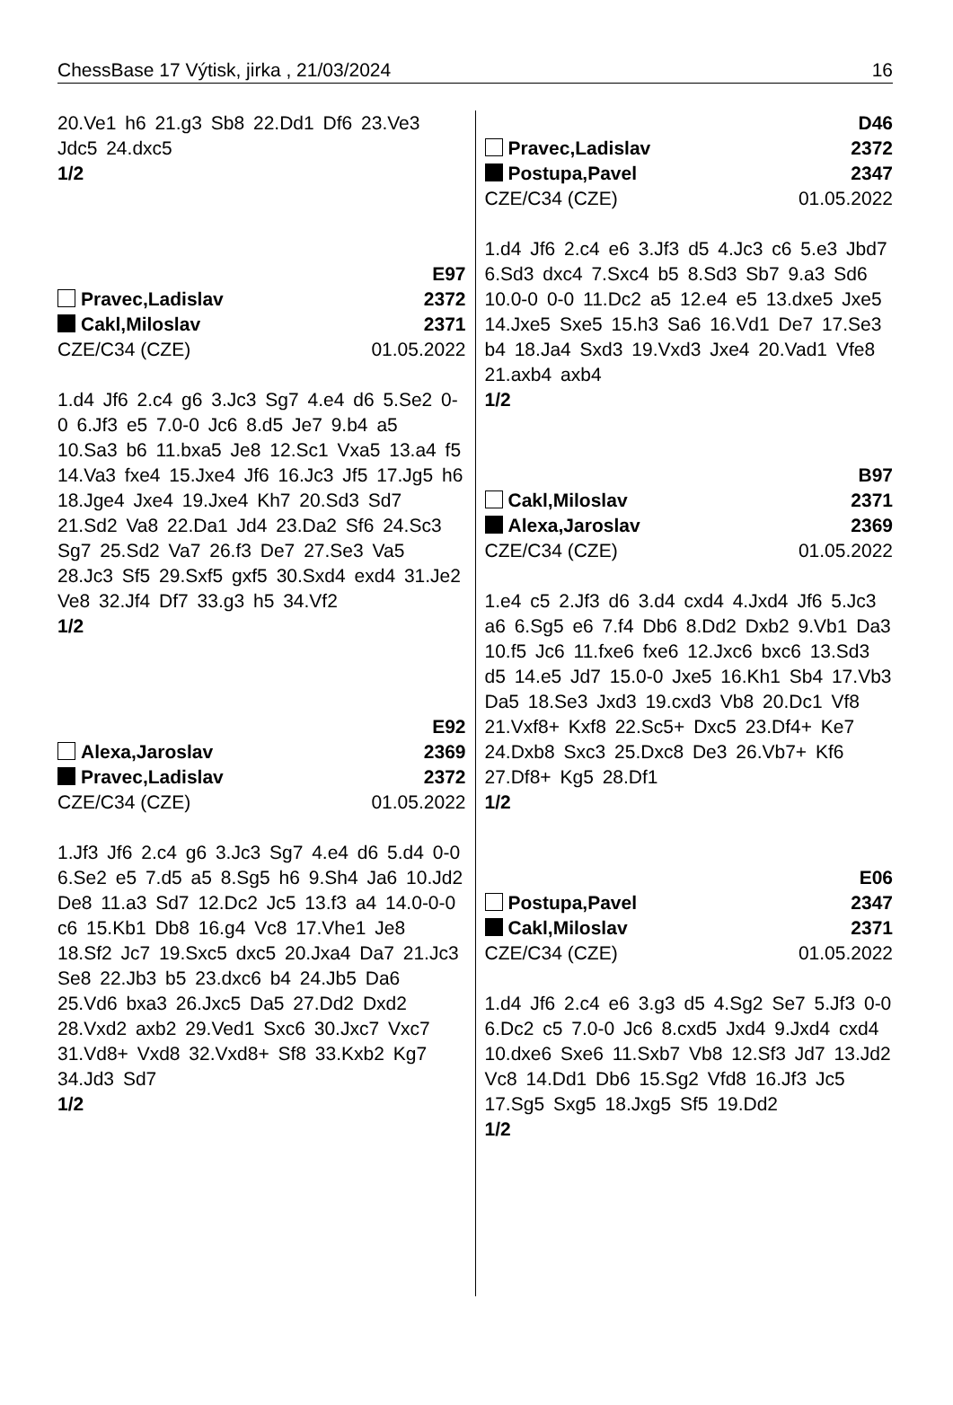ChessBase 17 Výtisk, jirka , 21/03/2024 16
20.Ve1 h6 21.g3 Sb8 22.Dd1 Df6 23.Ve3 Jdc5 24.dxc5
1/2
E97
Pravec,Ladislav 2372
Cakl,Miloslav 2371
CZE/C34 (CZE) 01.05.2022
1.d4 Jf6 2.c4 g6 3.Jc3 Sg7 4.e4 d6 5.Se2 0-0 6.Jf3 e5 7.0-0 Jc6 8.d5 Je7 9.b4 a5 10.Sa3 b6 11.bxa5 Je8 12.Sc1 Vxa5 13.a4 f5 14.Va3 fxe4 15.Jxe4 Jf6 16.Jc3 Jf5 17.Jg5 h6 18.Jge4 Jxe4 19.Jxe4 Kh7 20.Sd3 Sd7 21.Sd2 Va8 22.Da1 Jd4 23.Da2 Sf6 24.Sc3 Sg7 25.Sd2 Va7 26.f3 De7 27.Se3 Va5 28.Jc3 Sf5 29.Sxf5 gxf5 30.Sxd4 exd4 31.Je2 Ve8 32.Jf4 Df7 33.g3 h5 34.Vf2
1/2
E92
Alexa,Jaroslav 2369
Pravec,Ladislav 2372
CZE/C34 (CZE) 01.05.2022
1.Jf3 Jf6 2.c4 g6 3.Jc3 Sg7 4.e4 d6 5.d4 0-0 6.Se2 e5 7.d5 a5 8.Sg5 h6 9.Sh4 Ja6 10.Jd2 De8 11.a3 Sd7 12.Dc2 Jc5 13.f3 a4 14.0-0-0 c6 15.Kb1 Db8 16.g4 Vc8 17.Vhe1 Je8 18.Sf2 Jc7 19.Sxc5 dxc5 20.Jxa4 Da7 21.Jc3 Se8 22.Jb3 b5 23.dxc6 b4 24.Jb5 Da6 25.Vd6 bxa3 26.Jxc5 Da5 27.Dd2 Dxd2 28.Vxd2 axb2 29.Ved1 Sxc6 30.Jxc7 Vxc7 31.Vd8+ Vxd8 32.Vxd8+ Sf8 33.Kxb2 Kg7 34.Jd3 Sd7
1/2
D46
Pravec,Ladislav 2372
Postupa,Pavel 2347
CZE/C34 (CZE) 01.05.2022
1.d4 Jf6 2.c4 e6 3.Jf3 d5 4.Jc3 c6 5.e3 Jbd7 6.Sd3 dxc4 7.Sxc4 b5 8.Sd3 Sb7 9.a3 Sd6 10.0-0 0-0 11.Dc2 a5 12.e4 e5 13.dxe5 Jxe5 14.Jxe5 Sxe5 15.h3 Sa6 16.Vd1 De7 17.Se3 b4 18.Ja4 Sxd3 19.Vxd3 Jxe4 20.Vad1 Vfe8 21.axb4 axb4
1/2
B97
Cakl,Miloslav 2371
Alexa,Jaroslav 2369
CZE/C34 (CZE) 01.05.2022
1.e4 c5 2.Jf3 d6 3.d4 cxd4 4.Jxd4 Jf6 5.Jc3 a6 6.Sg5 e6 7.f4 Db6 8.Dd2 Dxb2 9.Vb1 Da3 10.f5 Jc6 11.fxe6 fxe6 12.Jxc6 bxc6 13.Sd3 d5 14.e5 Jd7 15.0-0 Jxe5 16.Kh1 Sb4 17.Vb3 Da5 18.Se3 Jxd3 19.cxd3 Vb8 20.Dc1 Vf8 21.Vxf8+ Kxf8 22.Sc5+ Dxc5 23.Df4+ Ke7 24.Dxb8 Sxc3 25.Dxc8 De3 26.Vb7+ Kf6 27.Df8+ Kg5 28.Df1
1/2
E06
Postupa,Pavel 2347
Cakl,Miloslav 2371
CZE/C34 (CZE) 01.05.2022
1.d4 Jf6 2.c4 e6 3.g3 d5 4.Sg2 Se7 5.Jf3 0-0 6.Dc2 c5 7.0-0 Jc6 8.cxd5 Jxd4 9.Jxd4 cxd4 10.dxe6 Sxe6 11.Sxb7 Vb8 12.Sf3 Jd7 13.Jd2 Vc8 14.Dd1 Db6 15.Sg2 Vfd8 16.Jf3 Jc5 17.Sg5 Sxg5 18.Jxg5 Sf5 19.Dd2
1/2